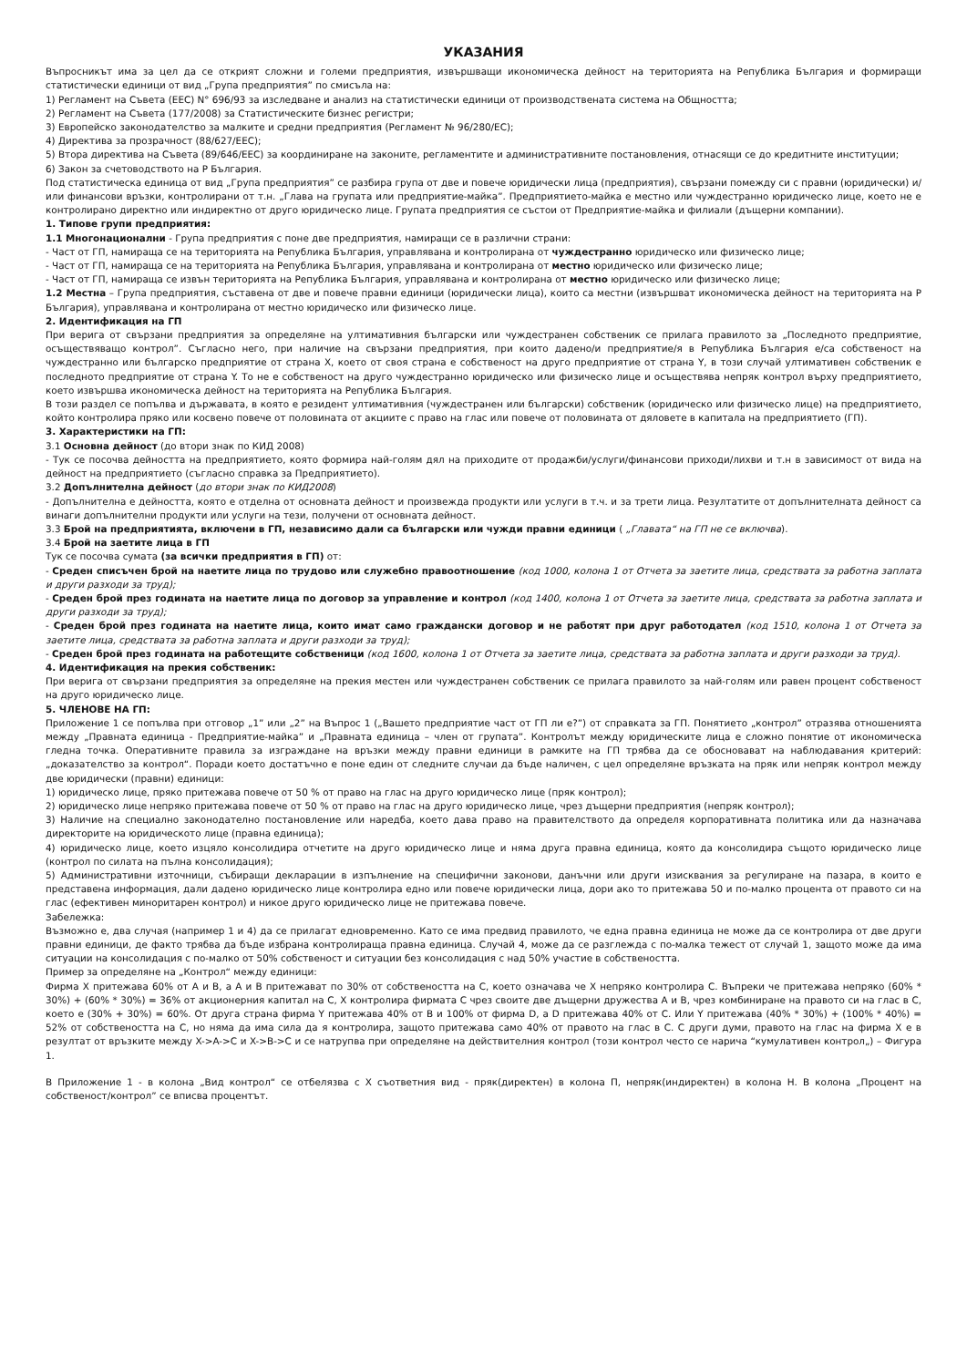УКАЗАНИЯ
Въпросникът има за цел да се открият сложни и големи предприятия, извършващи икономическа дейност на територията на Република България и формиращи статистически единици от вид „Група предприятия” по смисъла на:
1) Регламент на Съвета (ЕЕС) N° 696/93 за изследване и анализ на статистически единици от производствената система на Общността;
2) Регламент на Съвета (177/2008) за Статистическите бизнес регистри;
3) Европейско законодателство за малките и средни предприятия (Регламент № 96/280/ЕС);
4) Директива за прозрачност (88/627/ЕЕС);
5) Втора директива на Съвета (89/646/ЕЕС) за координиране на законите, регламентите и административните постановления, отнасящи се до кредитните институции;
6) Закон за счетоводството на Р България.
Под статистическа единица от вид „Група предприятия” се разбира група от две и повече юридически лица (предприятия), свързани помежду си с правни (юридически) и/или финансови връзки, контролирани от т.н. „Глава на групата или предприятие-майка”. Предприятието-майка е местно или чуждестранно юридическо лице, което не е контролирано директно или индиректно от друго юридическо лице. Групата предприятия се състои от Предприятие-майка и филиали (дъщерни компании).
1. Типове групи предприятия:
1.1 Многонационални - Група предприятия с поне две предприятия, намиращи се в различни страни:
- Част от ГП, намираща се на територията на Република България, управлявана и контролирана от чуждестранно юридическо или физическо лице;
- Част от ГП, намираща се на територията на Република България, управлявана и контролирана от местно юридическо или физическо лице;
- Част от ГП, намираща се извън територията на Република България, управлявана и контролирана от местно юридическо или физическо лице;
1.2 Местна – Група предприятия, съставена от две и повече правни единици (юридически лица), които са местни (извършват икономическа дейност на територията на Р България), управлявана и контролирана от местно юридическо или физическо лице.
2. Идентификация на ГП
При верига от свързани предприятия за определяне на ултимативния български или чуждестранен собственик се прилага правилото за „Последното предприятие, осъществяващо контрол”. Съгласно него, при наличие на свързани предприятия, при които дадено/и предприятие/я в Република България е/са собственост на чуждестранно или българско предприятие от страна X, което от своя страна е собственост на друго предприятие от страна Y, в този случай ултимативен собственик е последното предприятие от страна Y. То не е собственост на друго чуждестранно юридическо или физическо лице и осъществява непряк контрол върху предприятието, което извършва икономическа дейност на територията на Република България.
В този раздел се попълва и държавата, в която е резидент ултимативния (чуждестранен или български) собственик (юридическо или физическо лице) на предприятието, който контролира пряко или косвено повече от половината от акциите с право на глас или повече от половината от дяловете в капитала на предприятието (ГП).
3. Характеристики на ГП:
3.1 Основна дейност (до втори знак по КИД 2008)
- Тук се посочва дейността на предприятието, която формира най-голям дял на приходите от продажби/услуги/финансови приходи/лихви и т.н в зависимост от вида на дейност на предприятието (съгласно справка за Предприятието).
3.2 Допълнителна дейност (до втори знак по КИД2008)
- Допълнителна е дейността, която е отделна от основната дейност и произвежда продукти или услуги в т.ч. и за трети лица. Резултатите от допълнителната дейност са винаги допълнителни продукти или услуги на тези, получени от основната дейност.
3.3 Брой на предприятията, включени в ГП, независимо дали са български или чужди правни единици ( „Главата“ на ГП не се включва).
3.4 Брой на заетите лица в ГП
Тук се посочва сумата (за всички предприятия в ГП) от:
- Среден списъчен брой на наетите лица по трудово или служебно правоотношение (код 1000, колона 1 от Отчета за заетите лица, средствата за работна заплата и други разходи за труд);
- Среден брой през годината на наетите лица по договор за управление и контрол (код 1400, колона 1 от Отчета за заетите лица, средствата за работна заплата и други разходи за труд);
- Среден брой през годината на наетите лица, които имат само граждански договор и не работят при друг работодател (код 1510, колона 1 от Отчета за заетите лица, средствата за работна заплата и други разходи за труд);
- Среден брой през годината на работещите собственици (код 1600, колона 1 от Отчета за заетите лица, средствата за работна заплата и други разходи за труд).
4. Идентификация на прекия собственик:
При верига от свързани предприятия за определяне на прекия местен или чуждестранен собственик се прилага правилото за най-голям или равен процент собственост на друго юридическо лице.
5. ЧЛЕНОВЕ НА ГП:
Приложение 1 се попълва при отговор „1” или „2” на Въпрос 1 („Вашето предприятие част от ГП ли е?”) от справката за ГП. Понятието „контрол” отразява отношенията между „Правната единица - Предприятие-майка” и „Правната единица – член от групата”. Контролът между юридическите лица е сложно понятие от икономическа гледна точка. Оперативните правила за изграждане на връзки между правни единици в рамките на ГП трябва да се обосновават на наблюдавания критерий: „доказателство за контрол“. Поради което достатъчно е поне един от следните случаи да бъде наличен, с цел определяне връзката на пряк или непряк контрол между две юридически (правни) единици:
1) юридическо лице, пряко притежава повече от 50 % от право на глас на друго юридическо лице (пряк контрол);
2) юридическо лице непряко притежава повече от 50 % от право на глас на друго юридическо лице, чрез дъщерни предприятия (непряк контрол);
3) Наличие на специално законодателно постановление или наредба, което дава право на правителството да определя корпоративната политика или да назначава директорите на юридическото лице (правна единица);
4) юридическо лице, което изцяло консолидира отчетите на друго юридическо лице и няма друга правна единица, която да консолидира същото юридическо лице (контрол по силата на пълна консолидация);
5) Административни източници, събиращи декларации в изпълнение на специфични законови, данъчни или други изисквания за регулиране на пазара, в които е представена информация, дали дадено юридическо лице контролира едно или повече юридически лица, дори ако то притежава 50 и по-малко процента от правото си на глас (ефективен миноритарен контрол) и никое друго юридическо лице не притежава повече.
Забележка:
Възможно е, два случая (например 1 и 4) да се прилагат едновременно. Като се има предвид правилото, че една правна единица не може да се контролира от две други правни единици, де факто трябва да бъде избрана контролираща правна единица. Случай 4, може да се разглежда с по-малка тежест от случай 1, защото може да има ситуации на консолидация с по-малко от 50% собственост и ситуации без консолидация с над 50% участие в собствеността.
Пример за определяне на „Контрол“ между единици:
Фирма X притежава 60% от A и B, а A и B притежават по 30% от собствеността на C, което означава че X непряко контролира C. Въпреки че притежава непряко (60% * 30%) + (60% * 30%) = 36% от акционерния капитал на C, X контролира фирмата C чрез своите две дъщерни дружества A и B, чрез комбиниране на правото си на глас в C, което е (30% + 30%) = 60%. От друга страна фирма Y притежава 40% от B и 100% от фирма D, а D притежава 40% от C. Или Y притежава (40% * 30%) + (100% * 40%) = 52% от собствеността на C, но няма да има сила да я контролира, защото притежава само 40% от правото на глас в C. С други думи, правото на глас на фирма X е в резултат от връзките между X->A->C и X->B->C и се натрупва при определяне на действителния контрол (този контрол често се нарича “кумулативен контрол„) – Фигура 1.
В Приложение 1 - в колона „Вид контрол“ се отбелязва с Х съответния вид - пряк(директен) в колона П, непряк(индиректен) в колона Н. В колона „Процент на собственост/контрол” се вписва процентът.